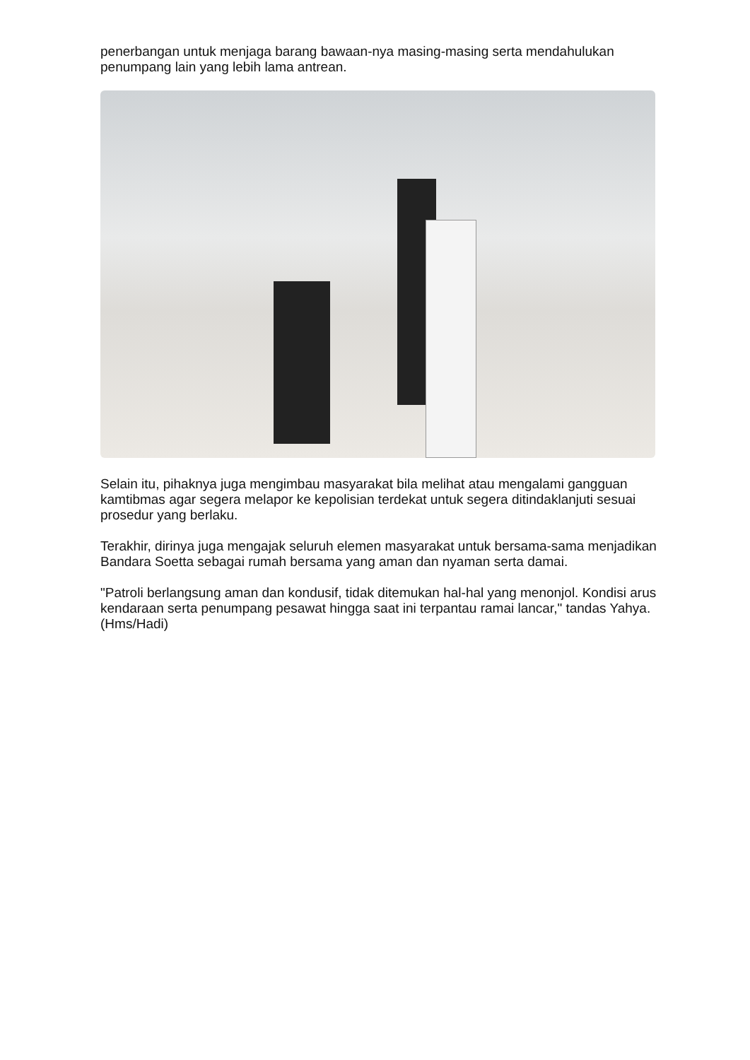penerbangan untuk menjaga barang bawaan-nya masing-masing serta mendahulukan penumpang lain yang lebih lama antrean.
Selain itu, pihaknya juga mengimbau masyarakat bila melihat atau mengalami gangguan kamtibmas agar segera melapor ke kepolisian terdekat untuk segera ditindaklanjuti sesuai prosedur yang berlaku.
Terakhir, dirinya juga mengajak seluruh elemen masyarakat untuk bersama-sama menjadikan Bandara Soetta sebagai rumah bersama yang aman dan nyaman serta damai.
"Patroli berlangsung aman dan kondusif, tidak ditemukan hal-hal yang menonjol. Kondisi arus kendaraan serta penumpang pesawat hingga saat ini terpantau ramai lancar," tandas Yahya. (Hms/Hadi)